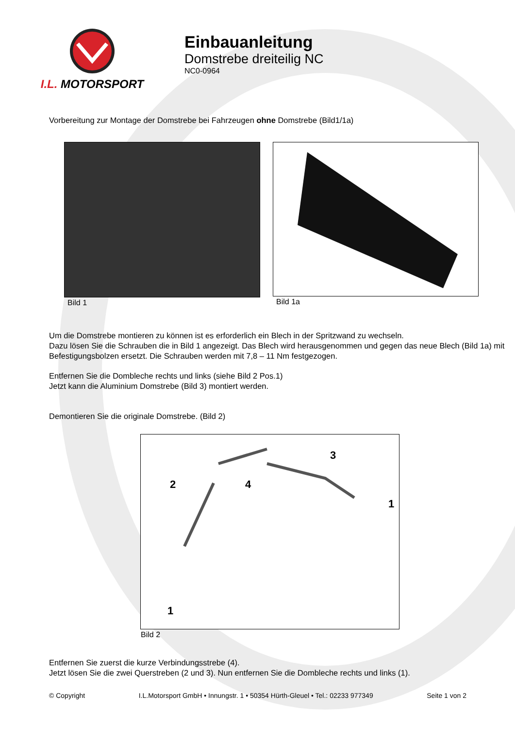I.L. MOTORSPORT
Einbauanleitung
Domstrebe dreiteilig NC
NC0-0964
Vorbereitung zur Montage der Domstrebe bei Fahrzeugen ohne Domstrebe (Bild1/1a)
Bild 1 Bild 1a
Um die Domstrebe montieren zu können ist es erforderlich ein Blech in der Spritzwand zu wechseln.
Dazu lösen Sie die Schrauben die in Bild 1 angezeigt. Das Blech wird herausgenommen und gegen das neue Blech (Bild 1a) mit Befestigungsbolzen ersetzt. Die Schrauben werden mit 7,8 – 11 Nm festgezogen.
Entfernen Sie die Dombleche rechts und links (siehe Bild 2 Pos.1)
Jetzt kann die Aluminium Domstrebe (Bild 3) montiert werden.
Demontieren Sie die originale Domstrebe. (Bild 2)
2
4
3
1
1
Bild 2
Entfernen Sie zuerst die kurze Verbindungsstrebe (4).
Jetzt lösen Sie die zwei Querstreben (2 und 3). Nun entfernen Sie die Dombleche rechts und links (1).
© Copyright I.L.Motorsport GmbH • Innungstr. 1 • 50354 Hürth-Gleuel • Tel.: 02233 977349 Seite 1 von 2